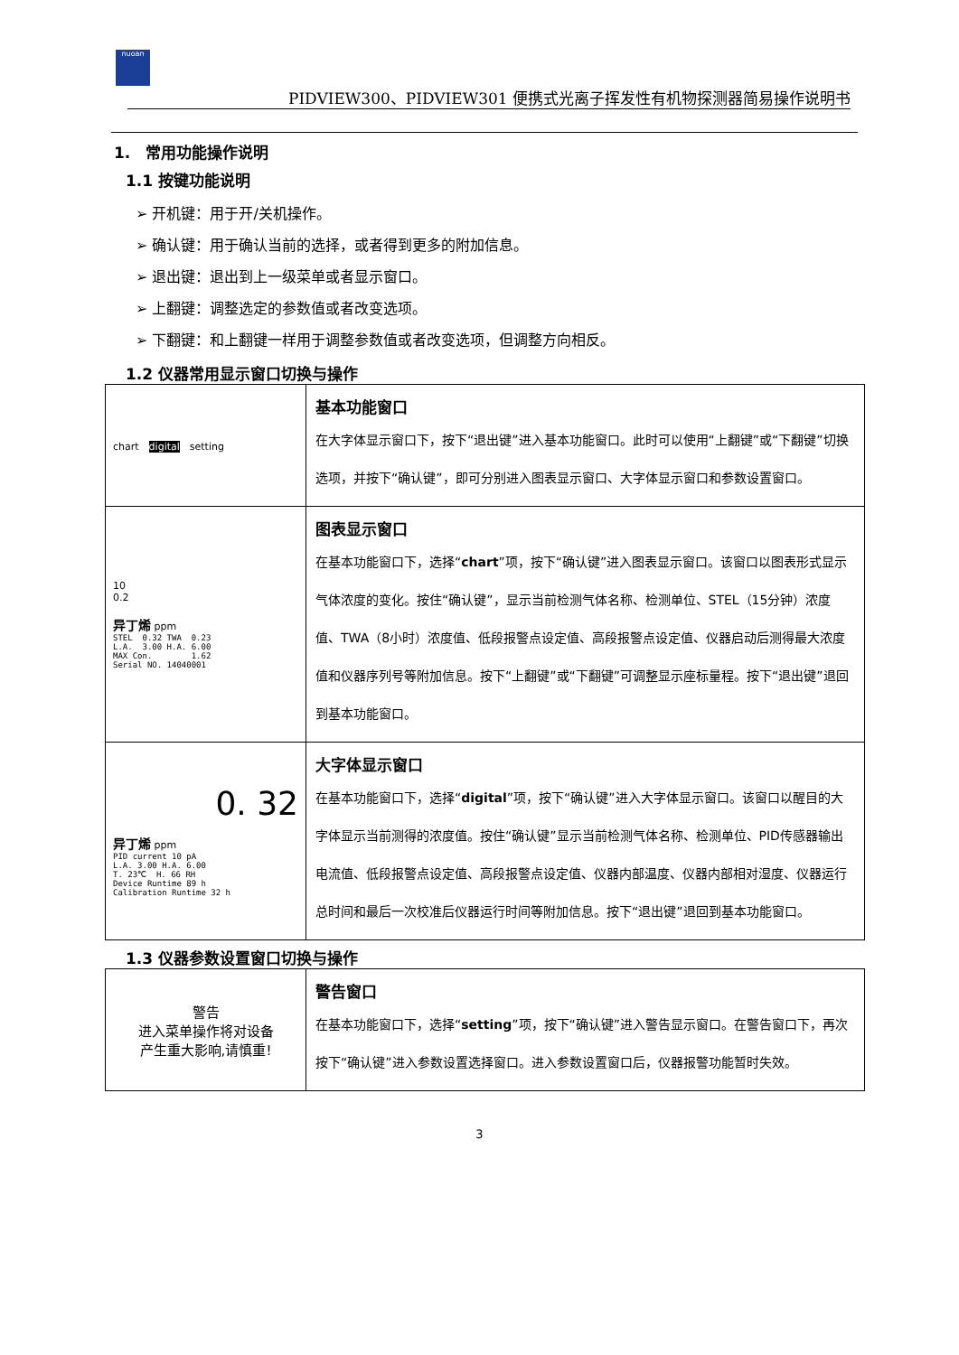nuoan
PIDVIEW300、PIDVIEW301 便携式光离子挥发性有机物探测器简易操作说明书
1.　常用功能操作说明
1.1 按键功能说明
➢ 开机键：用于开/关机操作。
➢ 确认键：用于确认当前的选择，或者得到更多的附加信息。
➢ 退出键：退出到上一级菜单或者显示窗口。
➢ 上翻键：调整选定的参数值或者改变选项。
➢ 下翻键：和上翻键一样用于调整参数值或者改变选项，但调整方向相反。
1.2 仪器常用显示窗口切换与操作
| chart digital setting | 基本功能窗口 在大字体显示窗口下，按下“退出键”进入基本功能窗口。此时可以使用“上翻键”或“下翻键”切换选项，并按下“确认键”，即可分别进入图表显示窗口、大字体显示窗口和参数设置窗口。 |
| 10 0.2 异丁烯 ppm STEL 0.32 TWA 0.23 L.A. 3.00 H.A. 6.00 MAX Con. 1.62 Serial NO. 14040001 | 图表显示窗口 在基本功能窗口下，选择“ chart ”项，按下“确认键”进入图表显示窗口。该窗口以图表形式显示气体浓度的变化。按住“确认键”，显示当前检测气体名称、检测单位、STEL（15分钟）浓度值、TWA（8小时）浓度值、低段报警点设定值、高段报警点设定值、仪器启动后测得最大浓度值和仪器序列号等附加信息。按下“上翻键”或“下翻键”可调整显示座标量程。按下“退出键”退回到基本功能窗口。 |
| 0. 32 异丁烯 ppm PID current 10 pA L.A. 3.00 H.A. 6.00 T. 23℃ H. 66 RH Device Runtime 89 h Calibration Runtime 32 h | 大字体显示窗口 在基本功能窗口下，选择“ digital ”项，按下“确认键”进入大字体显示窗口。该窗口以醒目的大字体显示当前测得的浓度值。按住“确认键”显示当前检测气体名称、检测单位、PID传感器输出电流值、低段报警点设定值、高段报警点设定值、仪器内部温度、仪器内部相对湿度、仪器运行总时间和最后一次校准后仪器运行时间等附加信息。按下“退出键”退回到基本功能窗口。 |
1.3 仪器参数设置窗口切换与操作
| 警告 进入菜单操作将对设备 产生重大影响,请慎重! | 警告窗口 在基本功能窗口下，选择“ setting ”项，按下“确认键”进入警告显示窗口。在警告窗口下，再次按下“确认键”进入参数设置选择窗口。进入参数设置窗口后，仪器报警功能暂时失效。 |
3